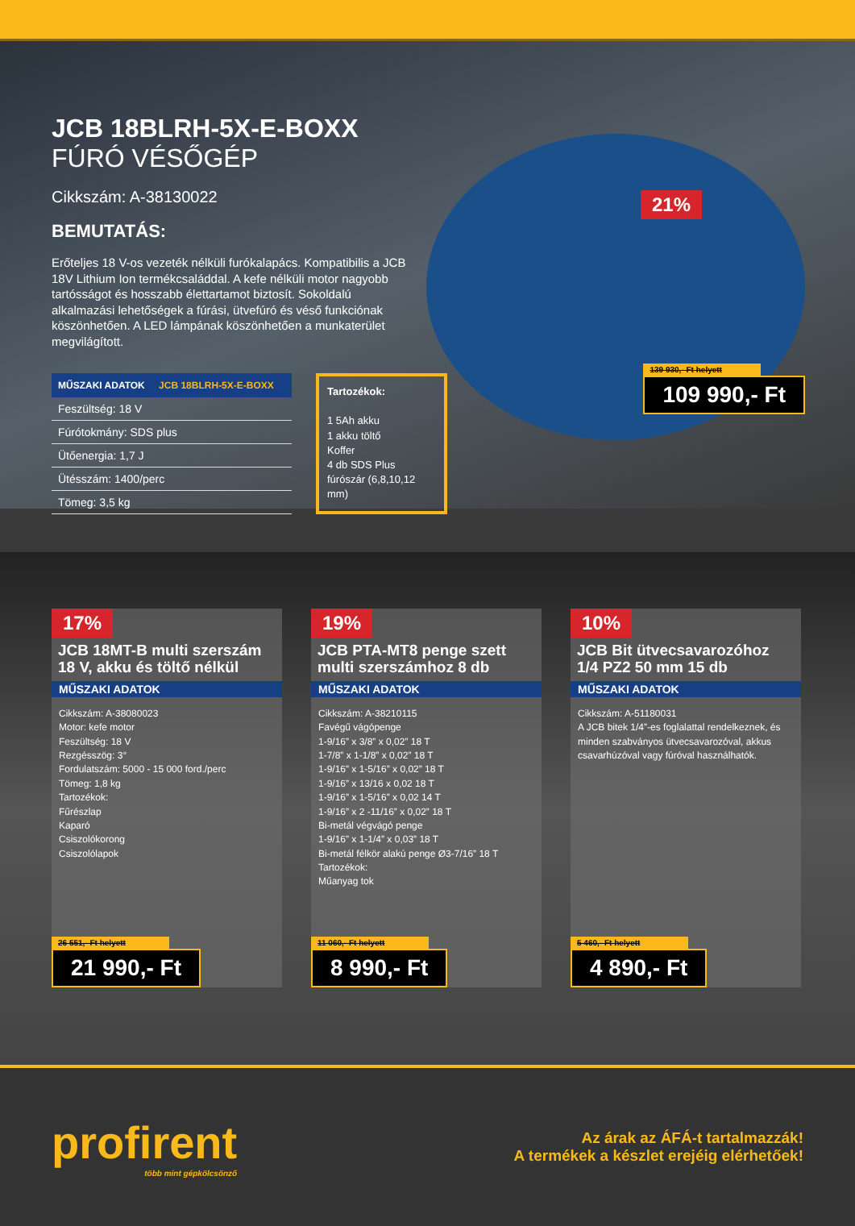21%
139 930,- Ft helyett
109 990,- Ft
JCB 18BLRH-5X-E-BOXX
FÚRÓ VÉSŐGÉP
Cikkszám: A-38130022
BEMUTATÁS:
Erőteljes 18 V-os vezeték nélküli furókalapács. Kompatibilis a JCB 18V Lithium Ion termékcsaláddal. A kefe nélküli motor nagyobb tartósságot és hosszabb élettartamot biztosít. Sokoldalú alkalmazási lehetőségek a fúrási, ütvefúró és véső funkciónak köszönhetően. A LED lámpának köszönhetően a munkaterület megvilágított.
| MŰSZAKI ADATOK JCB 18BLRH-5X-E-BOXX |
| --- |
| Feszültség: 18 V |
| Fúrótokmány: SDS plus |
| Ütőenergia: 1,7 J |
| Ütésszám: 1400/perc |
| Tömeg: 3,5 kg |
Tartozékok:
1 5Ah akku
1 akku töltő
Koffer
4 db SDS Plus fúrószár (6,8,10,12 mm)
17%
JCB 18MT-B multi szerszám 18 V, akku és töltő nélkül
MŰSZAKI ADATOK
Cikkszám: A-38080023
Motor: kefe motor
Feszültség: 18 V
Rezgésszög: 3°
Fordulatszám: 5000 - 15 000 ford./perc
Tömeg: 1,8 kg
Tartozékok:
Fűrészlap
Kaparó
Csiszolókorong
Csiszolólapok
26 551,- Ft helyett
21 990,- Ft
19%
JCB PTA-MT8 penge szett multi szerszámhoz 8 db
MŰSZAKI ADATOK
Cikkszám: A-38210115
Favégű vágópenge
1-9/16” x 3/8” x 0,02” 18 T
1-7/8” x 1-1/8” x 0,02” 18 T
1-9/16” x 1-5/16” x 0,02” 18 T
1-9/16” x 13/16 x 0,02 18 T
1-9/16” x 1-5/16” x 0,02 14 T
1-9/16” x 2 -11/16” x 0,02” 18 T
Bi-metál végvágó penge
1-9/16” x 1-1/4” x 0,03” 18 T
Bi-metál félkör alakú penge Ø3-7/16” 18 T
Tartozékok:
Műanyag tok
11 060,- Ft helyett
8 990,- Ft
10%
JCB Bit ütvecsavarozóhoz 1/4 PZ2 50 mm 15 db
MŰSZAKI ADATOK
Cikkszám: A-51180031
A JCB bitek 1/4”-es foglalattal rendelkeznek, és minden szabványos ütvecsavarozóval, akkus csavarhúzóval vagy fúróval használhatók.
5 460,- Ft helyett
4 890,- Ft
profirent
több mint gépkölcsönző
Az árak az ÁFÁ-t tartalmazzák!
A termékek a készlet erejéig elérhetőek!